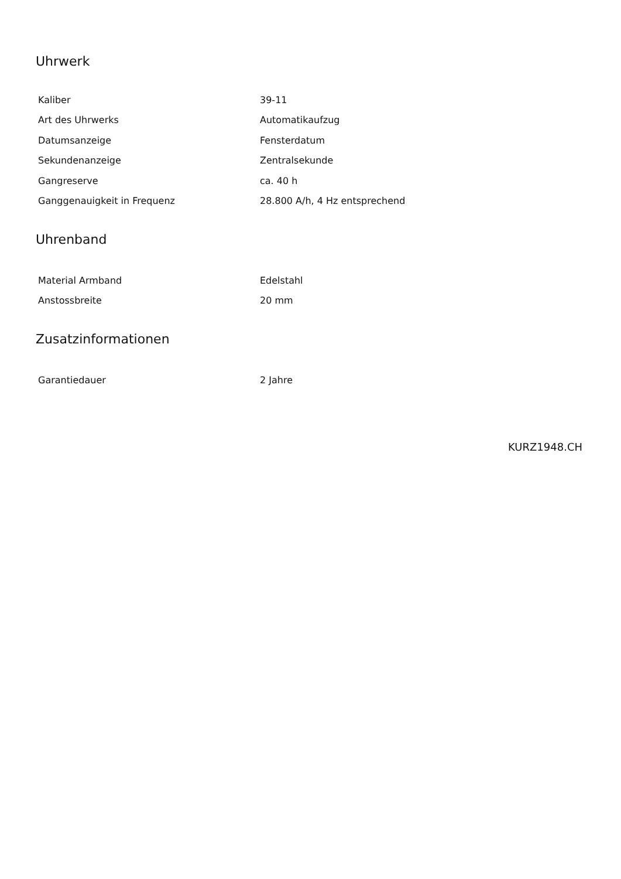Uhrwerk
| Kaliber | 39-11 |
| Art des Uhrwerks | Automatikaufzug |
| Datumsanzeige | Fensterdatum |
| Sekundenanzeige | Zentralsekunde |
| Gangreserve | ca. 40 h |
| Ganggenauigkeit in Frequenz | 28.800 A/h, 4 Hz entsprechend |
Uhrenband
| Material Armband | Edelstahl |
| Anstossbreite | 20 mm |
Zusatzinformationen
| Garantiedauer | 2 Jahre |
KURZ1948.CH